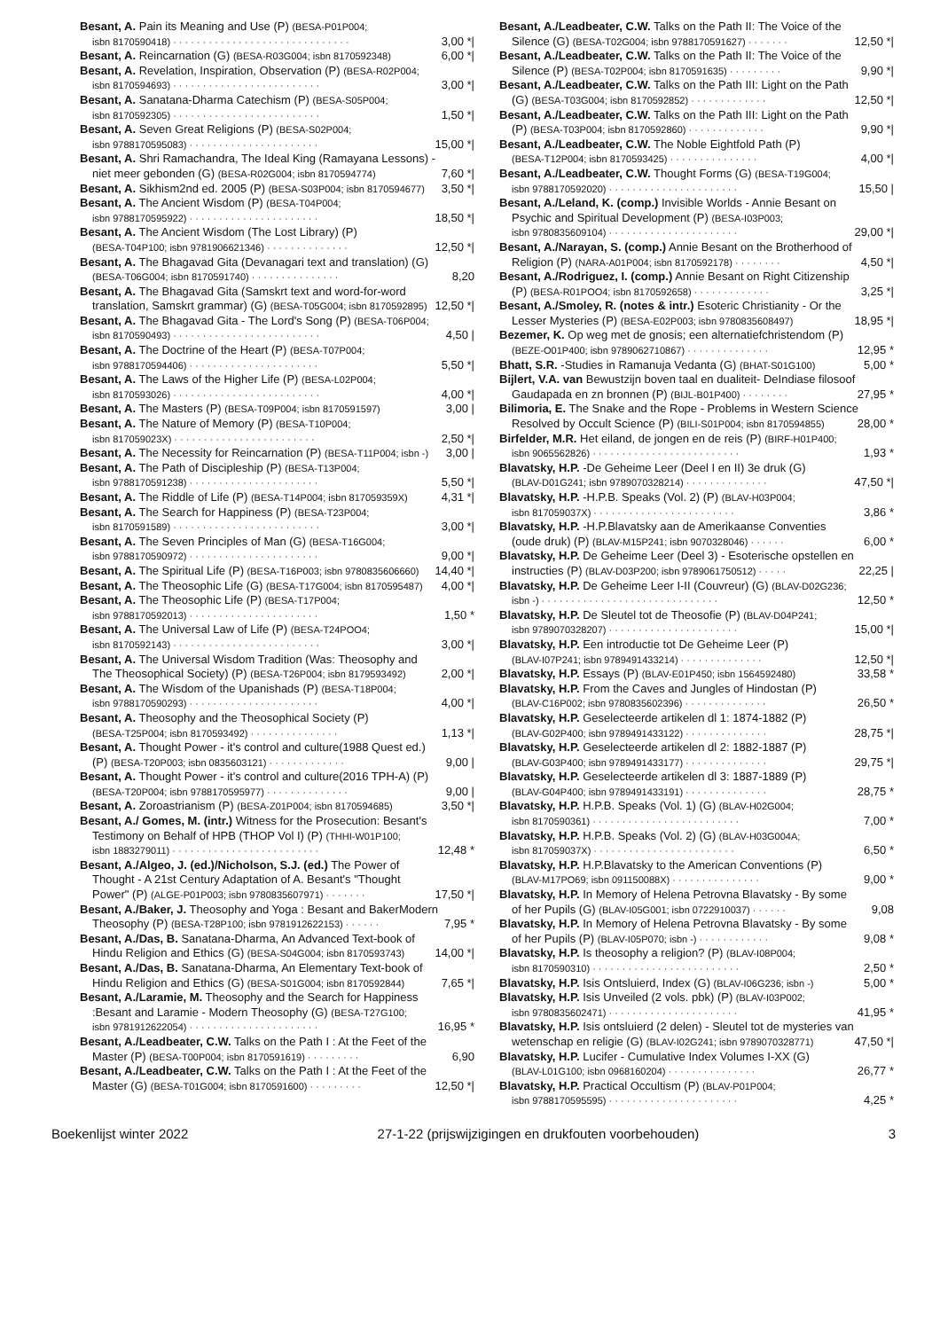Besant, A. Pain its Meaning and Use (P) (BESA-P01P004;
isbn 8170590418) · · · · · · · · · · · · · · · · · · · · · · · · · · · · · · 3,00 *|
Besant, A. Reincarnation (G) (BESA-R03G004; isbn 8170592348) 6,00 *|
Besant, A. Revelation, Inspiration, Observation (P) (BESA-R02P004;
isbn 8170594693) · · · · · · · · · · · · · · · · · · · · · · · · · 3,00 *|
Besant, A. Sanatana-Dharma Catechism (P) (BESA-S05P004;
isbn 8170592305) · · · · · · · · · · · · · · · · · · · · · · · · · 1,50 *|
Besant, A. Seven Great Religions (P) (BESA-S02P004;
isbn 9788170595083) · · · · · · · · · · · · · · · · · · · · · · 15,00 *|
Besant, A. Shri Ramachandra, The Ideal King (Ramayana Lessons) -
niet meer gebonden (G) (BESA-R02G004; isbn 8170594774) 7,60 *|
Besant, A. Sikhism2nd ed. 2005 (P) (BESA-S03P004; isbn 8170594677) 3,50 *|
Besant, A. The Ancient Wisdom (P) (BESA-T04P004;
isbn 9788170595922) · · · · · · · · · · · · · · · · · · · · · · 18,50 *|
Besant, A. The Ancient Wisdom (The Lost Library) (P)
(BESA-T04P100; isbn 9781906621346) · · · · · · · · · · · · · · 12,50 *|
Besant, A. The Bhagavad Gita (Devanagari text and translation) (G)
(BESA-T06G004; isbn 8170591740) · · · · · · · · · · · · · · · 8,20
Besant, A. The Bhagavad Gita (Samskrt text and word-for-word
translation, Samskrt grammar) (G) (BESA-T05G004; isbn 8170592895) 12,50 *|
Besant, A. The Bhagavad Gita - The Lord's Song (P) (BESA-T06P004;
isbn 8170590493) · · · · · · · · · · · · · · · · · · · · · · · · · 4,50 |
Besant, A. The Doctrine of the Heart (P) (BESA-T07P004;
isbn 9788170594406) · · · · · · · · · · · · · · · · · · · · · · 5,50 *|
Besant, A. The Laws of the Higher Life (P) (BESA-L02P004;
isbn 8170593026) · · · · · · · · · · · · · · · · · · · · · · · · · 4,00 *|
Besant, A. The Masters (P) (BESA-T09P004; isbn 8170591597) 3,00 |
Besant, A. The Nature of Memory (P) (BESA-T10P004;
isbn 817059023X) · · · · · · · · · · · · · · · · · · · · · · · · 2,50 *|
Besant, A. The Necessity for Reincarnation (P) (BESA-T11P004; isbn -) 3,00 |
Besant, A. The Path of Discipleship (P) (BESA-T13P004;
isbn 9788170591238) · · · · · · · · · · · · · · · · · · · · · · 5,50 *|
Besant, A. The Riddle of Life (P) (BESA-T14P004; isbn 817059359X) 4,31 *|
Besant, A. The Search for Happiness (P) (BESA-T23P004;
isbn 8170591589) · · · · · · · · · · · · · · · · · · · · · · · · · 3,00 *|
Besant, A. The Seven Principles of Man (G) (BESA-T16G004;
isbn 9788170590972) · · · · · · · · · · · · · · · · · · · · · · 9,00 *|
Besant, A. The Spiritual Life (P) (BESA-T16P003; isbn 9780835606660) 14,40 *|
Besant, A. The Theosophic Life (G) (BESA-T17G004; isbn 8170595487) 4,00 *|
Besant, A. The Theosophic Life (P) (BESA-T17P004;
isbn 9788170592013) · · · · · · · · · · · · · · · · · · · · · · 1,50 *
Besant, A. The Universal Law of Life (P) (BESA-T24POO4;
isbn 8170592143) · · · · · · · · · · · · · · · · · · · · · · · · · 3,00 *|
Besant, A. The Universal Wisdom Tradition (Was: Theosophy and
The Theosophical Society) (P) (BESA-T26P004; isbn 8179593492) 2,00 *|
Besant, A. The Wisdom of the Upanishads (P) (BESA-T18P004;
isbn 9788170590293) · · · · · · · · · · · · · · · · · · · · · · 4,00 *|
Besant, A. Theosophy and the Theosophical Society (P)
(BESA-T25P004; isbn 8170593492) · · · · · · · · · · · · · · · 1,13 *|
Besant, A. Thought Power - it's control and culture(1988 Quest ed.)
(P) (BESA-T20P003; isbn 0835603121) · · · · · · · · · · · · · 9,00 |
Besant, A. Thought Power - it's control and culture(2016 TPH-A) (P)
(BESA-T20P004; isbn 9788170595977) · · · · · · · · · · · · · · 9,00 |
Besant, A. Zoroastrianism (P) (BESA-Z01P004; isbn 8170594685) 3,50 *|
Besant, A./ Gomes, M. (intr.) Witness for the Prosecution: Besant's
Testimony on Behalf of HPB (THOP Vol I) (P) (THHI-W01P100;
isbn 1883279011) · · · · · · · · · · · · · · · · · · · · · · · · · 12,48 *
Besant, A./Algeo, J. (ed.)/Nicholson, S.J. (ed.) The Power of
Thought - A 21st Century Adaptation of A. Besant's "Thought
Power" (P) (ALGE-P01P003; isbn 9780835607971) · · · · · · · 17,50 *|
Besant, A./Baker, J. Theosophy and Yoga : Besant and BakerModern
Theosophy (P) (BESA-T28P100; isbn 9781912622153) · · · · · · 7,95 *
Besant, A./Das, B. Sanatana-Dharma, An Advanced Text-book of
Hindu Religion and Ethics (G) (BESA-S04G004; isbn 8170593743) 14,00 *|
Besant, A./Das, B. Sanatana-Dharma, An Elementary Text-book of
Hindu Religion and Ethics (G) (BESA-S01G004; isbn 8170592844) 7,65 *|
Besant, A./Laramie, M. Theosophy and the Search for Happiness
:Besant and Laramie - Modern Theosophy (G) (BESA-T27G100;
isbn 9781912622054) · · · · · · · · · · · · · · · · · · · · · · 16,95 *
Besant, A./Leadbeater, C.W. Talks on the Path I : At the Feet of the
Master (P) (BESA-T00P004; isbn 8170591619) · · · · · · · · · 6,90
Besant, A./Leadbeater, C.W. Talks on the Path I : At the Feet of the
Master (G) (BESA-T01G004; isbn 8170591600) · · · · · · · · · 12,50 *|
Besant, A./Leadbeater, C.W. Talks on the Path II: The Voice of the
Silence (G) (BESA-T02G004; isbn 9788170591627) · · · · · · · 12,50 *|
Besant, A./Leadbeater, C.W. Talks on the Path II: The Voice of the
Silence (P) (BESA-T02P004; isbn 8170591635) · · · · · · · · · 9,90 *|
Besant, A./Leadbeater, C.W. Talks on the Path III: Light on the Path
(G) (BESA-T03G004; isbn 8170592852) · · · · · · · · · · · · · 12,50 *|
Besant, A./Leadbeater, C.W. Talks on the Path III: Light on the Path
(P) (BESA-T03P004; isbn 8170592860) · · · · · · · · · · · · · 9,90 *|
Besant, A./Leadbeater, C.W. The Noble Eightfold Path (P)
(BESA-T12P004; isbn 8170593425) · · · · · · · · · · · · · · · 4,00 *|
Besant, A./Leadbeater, C.W. Thought Forms (G) (BESA-T19G004;
isbn 9788170592020) · · · · · · · · · · · · · · · · · · · · · · 15,50 |
Besant, A./Leland, K. (comp.) Invisible Worlds - Annie Besant on
Psychic and Spiritual Development (P) (BESA-I03P003;
isbn 9780835609104) · · · · · · · · · · · · · · · · · · · · · · 29,00 *|
Besant, A./Narayan, S. (comp.) Annie Besant on the Brotherhood of
Religion (P) (NARA-A01P004; isbn 8170592178) · · · · · · · · 4,50 *|
Besant, A./Rodriguez, I. (comp.) Annie Besant on Right Citizenship
(P) (BESA-R01POO4; isbn 8170592658) · · · · · · · · · · · · · 3,25 *|
Besant, A./Smoley, R. (notes & intr.) Esoteric Christianity - Or the
Lesser Mysteries (P) (BESA-E02P003; isbn 9780835608497) 18,95 *|
Bezemer, K. Op weg met de gnosis; een alternatiefchristendom (P)
(BEZE-O01P400; isbn 9789062710867) · · · · · · · · · · · · · · 12,95 *
Bhatt, S.R. -Studies in Ramanuja Vedanta (G) (BHAT-S01G100) 5,00 *
Bijlert, V.A. van Bewustzijn boven taal en dualiteit- DeIndiase filosoof
Gaudapada en zn bronnen (P) (BIJL-B01P400) · · · · · · · · 27,95 *
Bilimoria, E. The Snake and the Rope - Problems in Western Science
Resolved by Occult Science (P) (BILI-S01P004; isbn 8170594855) 28,00 *
Birfelder, M.R. Het eiland, de jongen en de reis (P) (BIRF-H01P400;
isbn 9065562826) · · · · · · · · · · · · · · · · · · · · · · · · · 1,93 *
Blavatsky, H.P. -De Geheime Leer (Deel I en II) 3e druk (G)
(BLAV-D01G241; isbn 9789070328214) · · · · · · · · · · · · · · 47,50 *|
Blavatsky, H.P. -H.P.B. Speaks (Vol. 2) (P) (BLAV-H03P004;
isbn 817059037X) · · · · · · · · · · · · · · · · · · · · · · · · 3,86 *
Blavatsky, H.P. -H.P.Blavatsky aan de Amerikaanse Conventies
(oude druk) (P) (BLAV-M15P241; isbn 9070328046) · · · · · · 6,00 *
Blavatsky, H.P. De Geheime Leer (Deel 3) - Esoterische opstellen en
instructies (P) (BLAV-D03P200; isbn 9789061750512) · · · · · 22,25 |
Blavatsky, H.P. De Geheime Leer I-II (Couvreur) (G) (BLAV-D02G236;
isbn -) · · · · · · · · · · · · · · · · · · · · · · · · · · · · · · 12,50 *
Blavatsky, H.P. De Sleutel tot de Theosofie (P) (BLAV-D04P241;
isbn 9789070328207) · · · · · · · · · · · · · · · · · · · · · · 15,00 *|
Blavatsky, H.P. Een introductie tot De Geheime Leer (P)
(BLAV-I07P241; isbn 9789491433214) · · · · · · · · · · · · · · 12,50 *|
Blavatsky, H.P. Essays (P) (BLAV-E01P450; isbn 1564592480) 33,58 *
Blavatsky, H.P. From the Caves and Jungles of Hindostan (P)
(BLAV-C16P002; isbn 9780835602396) · · · · · · · · · · · · · · 26,50 *
Blavatsky, H.P. Geselecteerde artikelen dl 1: 1874-1882 (P)
(BLAV-G02P400; isbn 9789491433122) · · · · · · · · · · · · · · 28,75 *|
Blavatsky, H.P. Geselecteerde artikelen dl 2: 1882-1887 (P)
(BLAV-G03P400; isbn 9789491433177) · · · · · · · · · · · · · · 29,75 *|
Blavatsky, H.P. Geselecteerde artikelen dl 3: 1887-1889 (P)
(BLAV-G04P400; isbn 9789491433191) · · · · · · · · · · · · · · 28,75 *
Blavatsky, H.P. H.P.B. Speaks (Vol. 1) (G) (BLAV-H02G004;
isbn 8170590361) · · · · · · · · · · · · · · · · · · · · · · · · · 7,00 *
Blavatsky, H.P. H.P.B. Speaks (Vol. 2) (G) (BLAV-H03G004A;
isbn 817059037X) · · · · · · · · · · · · · · · · · · · · · · · · 6,50 *
Blavatsky, H.P. H.P.Blavatsky to the American Conventions (P)
(BLAV-M17PO69; isbn 091150088X) · · · · · · · · · · · · · · · 9,00 *
Blavatsky, H.P. In Memory of Helena Petrovna Blavatsky - By some
of her Pupils (G) (BLAV-I05G001; isbn 0722910037) · · · · · · 9,08
Blavatsky, H.P. In Memory of Helena Petrovna Blavatsky - By some
of her Pupils (P) (BLAV-I05P070; isbn -) · · · · · · · · · · · · 9,08 *
Blavatsky, H.P. Is theosophy a religion? (P) (BLAV-I08P004;
isbn 8170590310) · · · · · · · · · · · · · · · · · · · · · · · · · 2,50 *
Blavatsky, H.P. Isis Ontsluierd, Index (G) (BLAV-I06G236; isbn -) 5,00 *
Blavatsky, H.P. Isis Unveiled (2 vols. pbk) (P) (BLAV-I03P002;
isbn 9780835602471) · · · · · · · · · · · · · · · · · · · · · · 41,95 *
Blavatsky, H.P. Isis ontsluierd (2 delen) - Sleutel tot de mysteries van
wetenschap en religie (G) (BLAV-I02G241; isbn 9789070328771) 47,50 *|
Blavatsky, H.P. Lucifer - Cumulative Index Volumes I-XX (G)
(BLAV-L01G100; isbn 0968160204) · · · · · · · · · · · · · · · 26,77 *
Blavatsky, H.P. Practical Occultism (P) (BLAV-P01P004;
isbn 9788170595595) · · · · · · · · · · · · · · · · · · · · · · 4,25 *
Boekenlijst winter 2022 27-1-22 (prijswijzigingen en drukfouten voorbehouden) 3